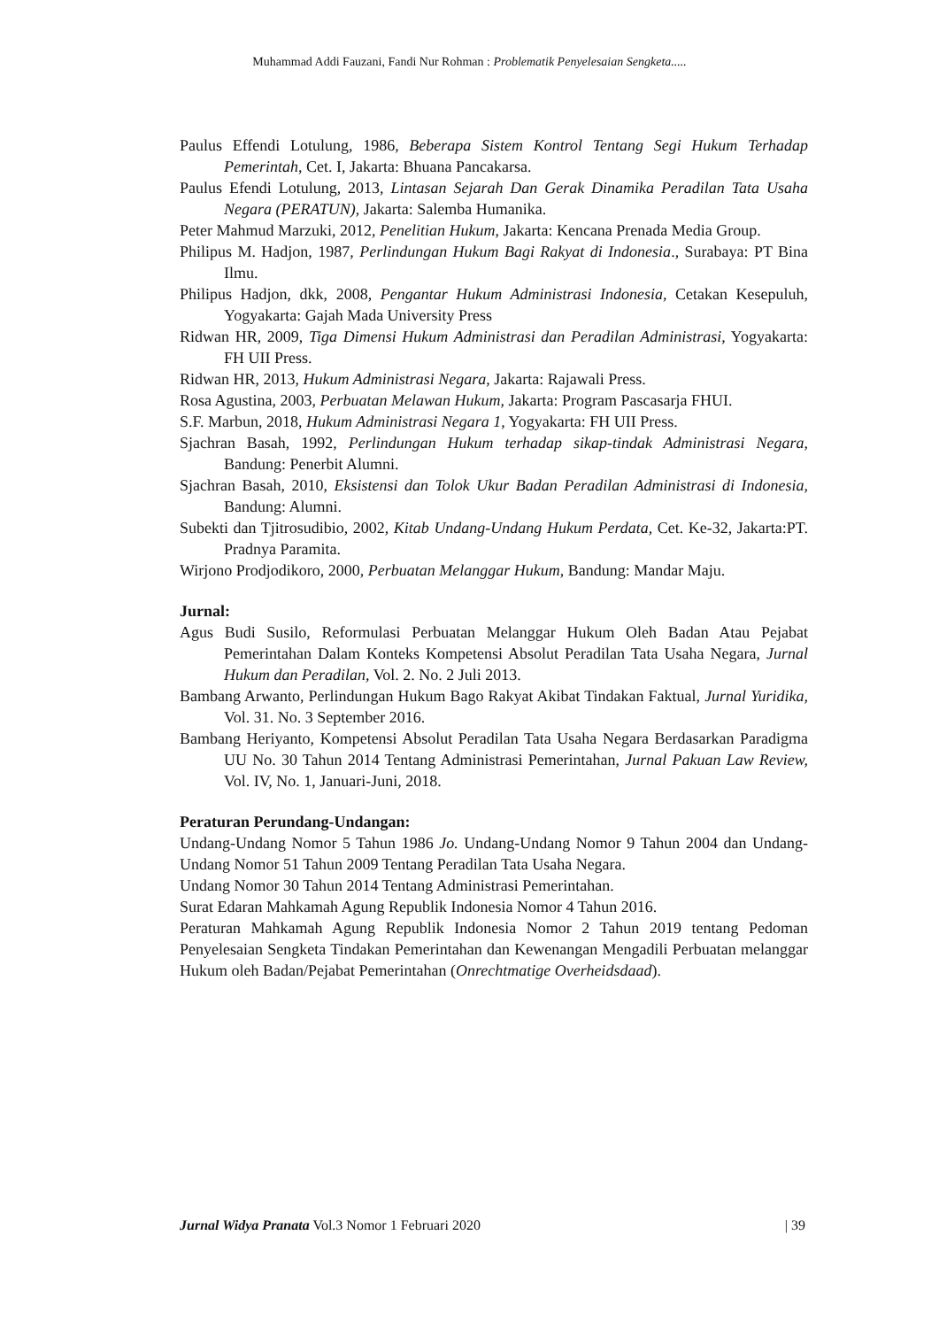Muhammad Addi Fauzani, Fandi Nur Rohman : Problematik Penyelesaian Sengketa.....
Paulus Effendi Lotulung, 1986, Beberapa Sistem Kontrol Tentang Segi Hukum Terhadap Pemerintah, Cet. I, Jakarta: Bhuana Pancakarsa.
Paulus Efendi Lotulung, 2013, Lintasan Sejarah Dan Gerak Dinamika Peradilan Tata Usaha Negara (PERATUN), Jakarta: Salemba Humanika.
Peter Mahmud Marzuki, 2012, Penelitian Hukum, Jakarta: Kencana Prenada Media Group.
Philipus M. Hadjon, 1987, Perlindungan Hukum Bagi Rakyat di Indonesia., Surabaya: PT Bina Ilmu.
Philipus Hadjon, dkk, 2008, Pengantar Hukum Administrasi Indonesia, Cetakan Kesepuluh, Yogyakarta: Gajah Mada University Press
Ridwan HR, 2009, Tiga Dimensi Hukum Administrasi dan Peradilan Administrasi, Yogyakarta: FH UII Press.
Ridwan HR, 2013, Hukum Administrasi Negara, Jakarta: Rajawali Press.
Rosa Agustina, 2003, Perbuatan Melawan Hukum, Jakarta: Program Pascasarja FHUI.
S.F. Marbun, 2018, Hukum Administrasi Negara 1, Yogyakarta: FH UII Press.
Sjachran Basah, 1992, Perlindungan Hukum terhadap sikap-tindak Administrasi Negara, Bandung: Penerbit Alumni.
Sjachran Basah, 2010, Eksistensi dan Tolok Ukur Badan Peradilan Administrasi di Indonesia, Bandung: Alumni.
Subekti dan Tjitrosudibio, 2002, Kitab Undang-Undang Hukum Perdata, Cet. Ke-32, Jakarta:PT. Pradnya Paramita.
Wirjono Prodjodikoro, 2000, Perbuatan Melanggar Hukum, Bandung: Mandar Maju.
Jurnal:
Agus Budi Susilo, Reformulasi Perbuatan Melanggar Hukum Oleh Badan Atau Pejabat Pemerintahan Dalam Konteks Kompetensi Absolut Peradilan Tata Usaha Negara, Jurnal Hukum dan Peradilan, Vol. 2. No. 2 Juli 2013.
Bambang Arwanto, Perlindungan Hukum Bago Rakyat Akibat Tindakan Faktual, Jurnal Yuridika, Vol. 31. No. 3 September 2016.
Bambang Heriyanto, Kompetensi Absolut Peradilan Tata Usaha Negara Berdasarkan Paradigma UU No. 30 Tahun 2014 Tentang Administrasi Pemerintahan, Jurnal Pakuan Law Review, Vol. IV, No. 1, Januari-Juni, 2018.
Peraturan Perundang-Undangan:
Undang-Undang Nomor 5 Tahun 1986 Jo. Undang-Undang Nomor 9 Tahun 2004 dan Undang-Undang Nomor 51 Tahun 2009 Tentang Peradilan Tata Usaha Negara.
Undang Nomor 30 Tahun 2014 Tentang Administrasi Pemerintahan.
Surat Edaran Mahkamah Agung Republik Indonesia Nomor 4 Tahun 2016.
Peraturan Mahkamah Agung Republik Indonesia Nomor 2 Tahun 2019 tentang Pedoman Penyelesaian Sengketa Tindakan Pemerintahan dan Kewenangan Mengadili Perbuatan melanggar Hukum oleh Badan/Pejabat Pemerintahan (Onrechtmatige Overheidsdaad).
Jurnal Widya Pranata Vol.3 Nomor 1 Februari 2020 | 39